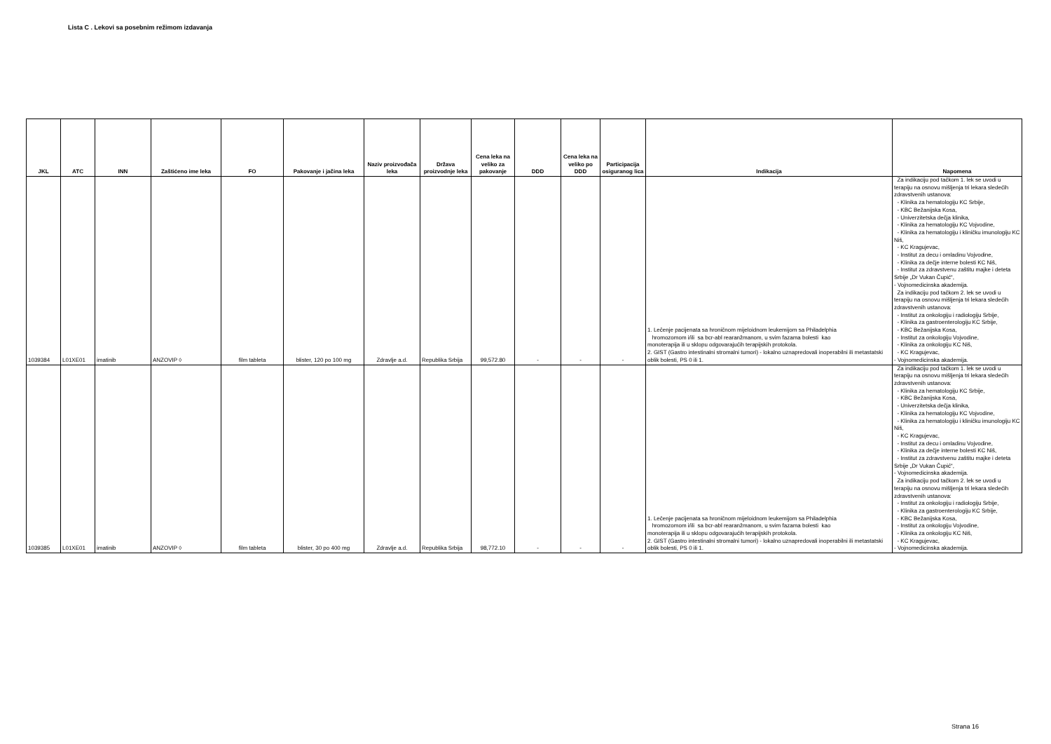Lista C . Lekovi sa posebnim režimom izdavanja
| JKL | ATC | INN | Zaštićeno ime leka | FO | Pakovanje i jačina leka | Naziv proizvođača leka | Država proizvodnje leka | Cena leka na veliko za pakovanje | DDD | Cena leka na veliko po DDD | Participacija osiguranog lica | Indikacija | Napomena |
| --- | --- | --- | --- | --- | --- | --- | --- | --- | --- | --- | --- | --- | --- |
| 1039384 | L01XE01 | imatinib | ANZOVIP ◊ | film tableta | blister, 120 po 100 mg | Zdravlje a.d. | Republika Srbija | 99,572.80 | - | - | - | 1. Lečenje pacijenata sa hroničnom mijeloidnom leukemijom sa Philadelphia hromozomom i/ili sa bcr-abl rearanžmanom, u svim fazama bolesti kao monoterapija ili u sklopu odgovarajućih terapijskih protokola. 2. GIST (Gastro intestinalni stromalni tumori) - lokalno uznapredovali inoperabilni ili metastatski oblik bolesti, PS 0 ili 1. | Za indikaciju pod tačkom 1. lek se uvodi u terapiju na osnovu mišljenja tri lekara sledećih zdravstvenih ustanova: - Klinika za hematologiju KC Srbije, - KBC Bežanijska Kosa, - Univerzitetska dečja klinika, - Klinika za hematologiju KC Vojvodine, - Klinika za hematologiju i kliničku imunologiju KC Niš, - KC Kragujevac, - Institut za decu i omladinu Vojvodine, - Klinika za dečje interne bolesti KC Niš, - Institut za zdravstvenu zaštitu majke i deteta Srbije „Dr Vukan Čupić“, - Vojnomedicinska akademija. Za indikaciju pod tačkom 2. lek se uvodi u terapiju na osnovu mišljenja tri lekara sledećih zdravstvenih ustanova: - Institut za onkologiju i radiologiju Srbije, - Klinika za gastroenterologiju KC Srbije, - KBC Bežanijska Kosa, - Institut za onkologiju Vojvodine, - Klinika za onkologiju KC Niš, - KC Kragujevac, - Vojnomedicinska akademija. |
| 1039385 | L01XE01 | imatinib | ANZOVIP ◊ | film tableta | blister, 30 po 400 mg | Zdravlje a.d. | Republika Srbija | 98,772.10 | - | - | - | 1. Lečenje pacijenata sa hroničnom mijeloidnom leukemijom sa Philadelphia hromozomom i/ili sa bcr-abl rearanžmanom, u svim fazama bolesti kao monoterapija ili u sklopu odgovarajućih terapijskih protokola. 2. GIST (Gastro intestinalni stromalni tumori) - lokalno uznapredovali inoperabilni ili metastatski oblik bolesti, PS 0 ili 1. | Za indikaciju pod tačkom 1. lek se uvodi u terapiju na osnovu mišljenja tri lekara sledećih zdravstvenih ustanova: - Klinika za hematologiju KC Srbije, - KBC Bežanijska Kosa, - Univerzitetska dečja klinika, - Klinika za hematologiju KC Vojvodine, - Klinika za hematologiju i kliničku imunologiju KC Niš, - KC Kragujevac, - Institut za decu i omladinu Vojvodine, - Klinika za dečje interne bolesti KC Niš, - Institut za zdravstvenu zaštitu majke i deteta Srbije „Dr Vukan Čupić“, - Vojnomedicinska akademija. Za indikaciju pod tačkom 2. lek se uvodi u terapiju na osnovu mišljenja tri lekara sledećih zdravstvenih ustanova: - Institut za onkologiju i radiologiju Srbije, - Klinika za gastroenterologiju KC Srbije, - KBC Bežanijska Kosa, - Institut za onkologiju Vojvodine, - Klinika za onkologiju KC Niš, - KC Kragujevac, - Vojnomedicinska akademija. |
Strana 16